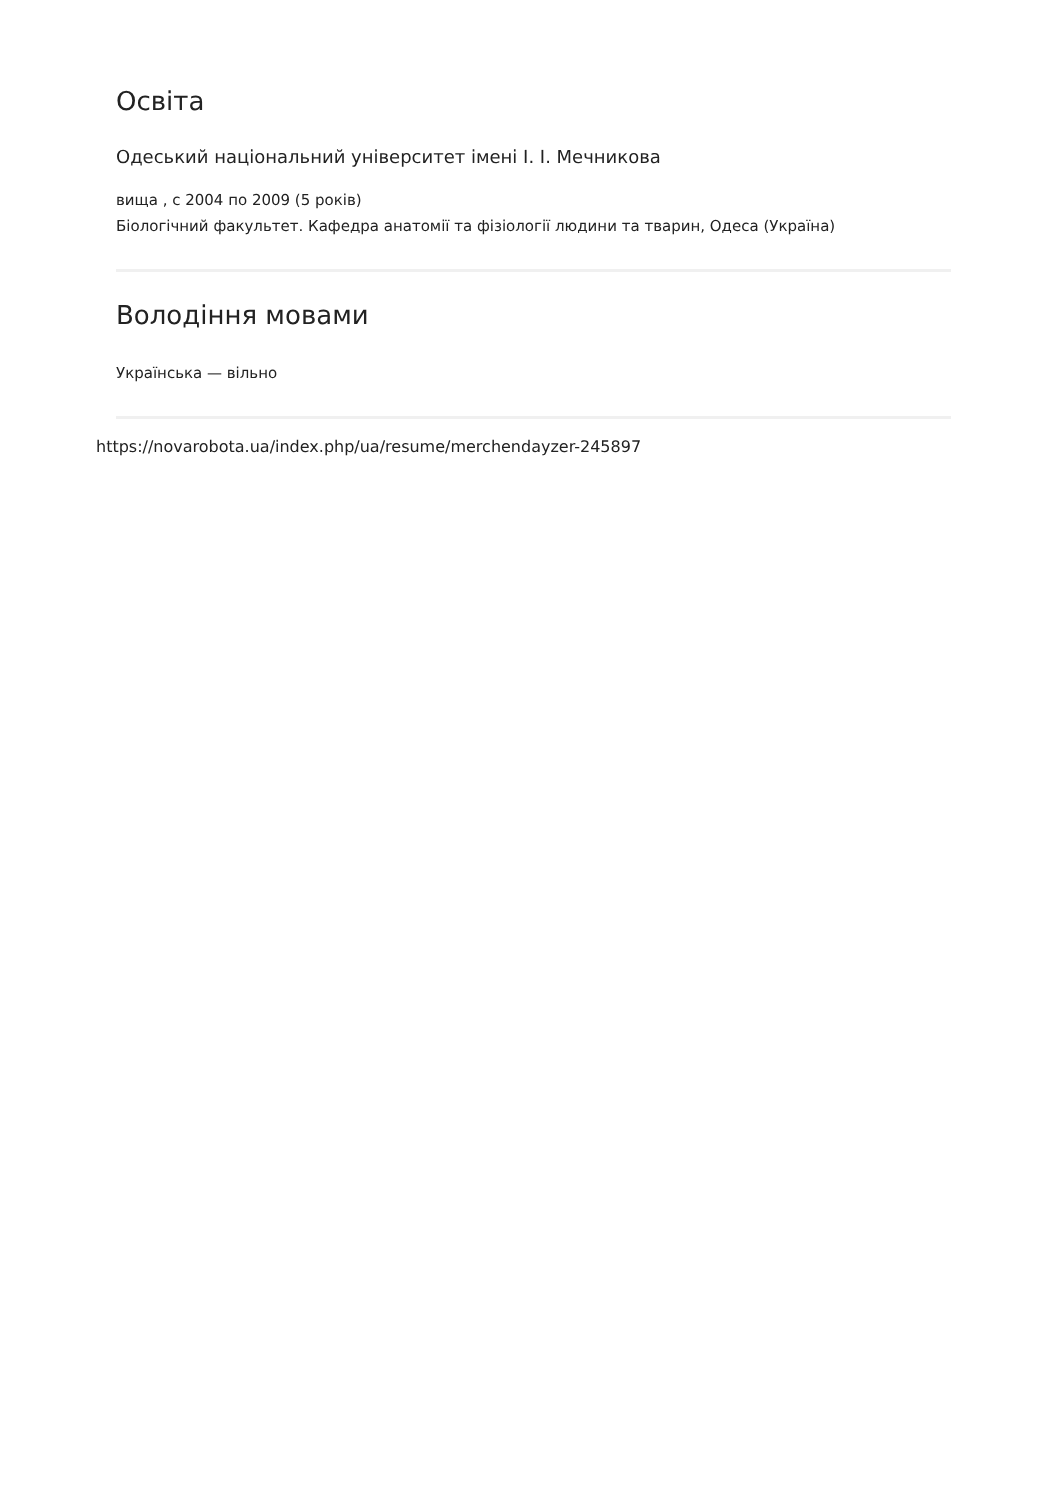Освіта
Одеський національний університет імені І. І. Мечникова
вища , с 2004 по 2009 (5 років)
Біологічний факультет. Кафедра анатомії та фізіології людини та тварин, Одеса (Україна)
Володіння мовами
Українська — вільно
https://novarobota.ua/index.php/ua/resume/merchendayzer-245897